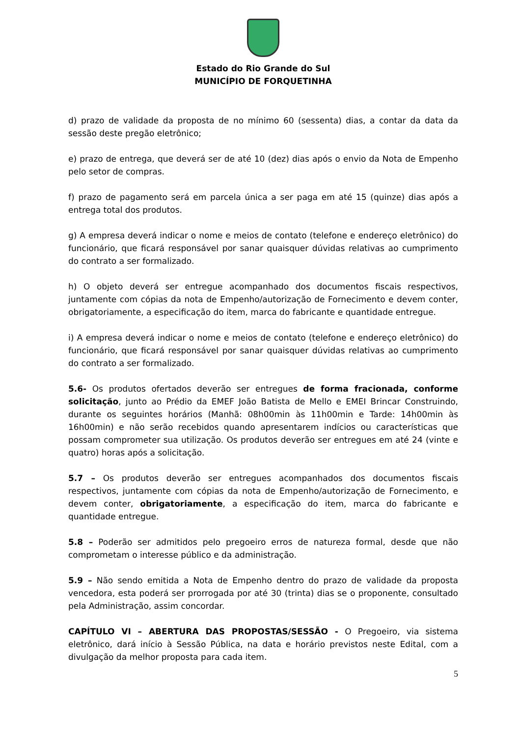Estado do Rio Grande do Sul
MUNICÍPIO DE FORQUETINHA
d) prazo de validade da proposta de no mínimo 60 (sessenta) dias, a contar da data da sessão deste pregão eletrônico;
e) prazo de entrega, que deverá ser de até 10 (dez) dias após o envio da Nota de Empenho pelo setor de compras.
f) prazo de pagamento será em parcela única a ser paga em até 15 (quinze) dias após a entrega total dos produtos.
g) A empresa deverá indicar o nome e meios de contato (telefone e endereço eletrônico) do funcionário, que ficará responsável por sanar quaisquer dúvidas relativas ao cumprimento do contrato a ser formalizado.
h) O objeto deverá ser entregue acompanhado dos documentos fiscais respectivos, juntamente com cópias da nota de Empenho/autorização de Fornecimento e devem conter, obrigatoriamente, a especificação do item, marca do fabricante e quantidade entregue.
i) A empresa deverá indicar o nome e meios de contato (telefone e endereço eletrônico) do funcionário, que ficará responsável por sanar quaisquer dúvidas relativas ao cumprimento do contrato a ser formalizado.
5.6- Os produtos ofertados deverão ser entregues de forma fracionada, conforme solicitação, junto ao Prédio da EMEF João Batista de Mello e EMEI Brincar Construindo, durante os seguintes horários (Manhã: 08h00min às 11h00min e Tarde: 14h00min às 16h00min) e não serão recebidos quando apresentarem indícios ou características que possam comprometer sua utilização. Os produtos deverão ser entregues em até 24 (vinte e quatro) horas após a solicitação.
5.7 – Os produtos deverão ser entregues acompanhados dos documentos fiscais respectivos, juntamente com cópias da nota de Empenho/autorização de Fornecimento, e devem conter, obrigatoriamente, a especificação do item, marca do fabricante e quantidade entregue.
5.8 – Poderão ser admitidos pelo pregoeiro erros de natureza formal, desde que não comprometam o interesse público e da administração.
5.9 – Não sendo emitida a Nota de Empenho dentro do prazo de validade da proposta vencedora, esta poderá ser prorrogada por até 30 (trinta) dias se o proponente, consultado pela Administração, assim concordar.
CAPÍTULO VI – ABERTURA DAS PROPOSTAS/SESSÃO - O Pregoeiro, via sistema eletrônico, dará início à Sessão Pública, na data e horário previstos neste Edital, com a divulgação da melhor proposta para cada item.
5